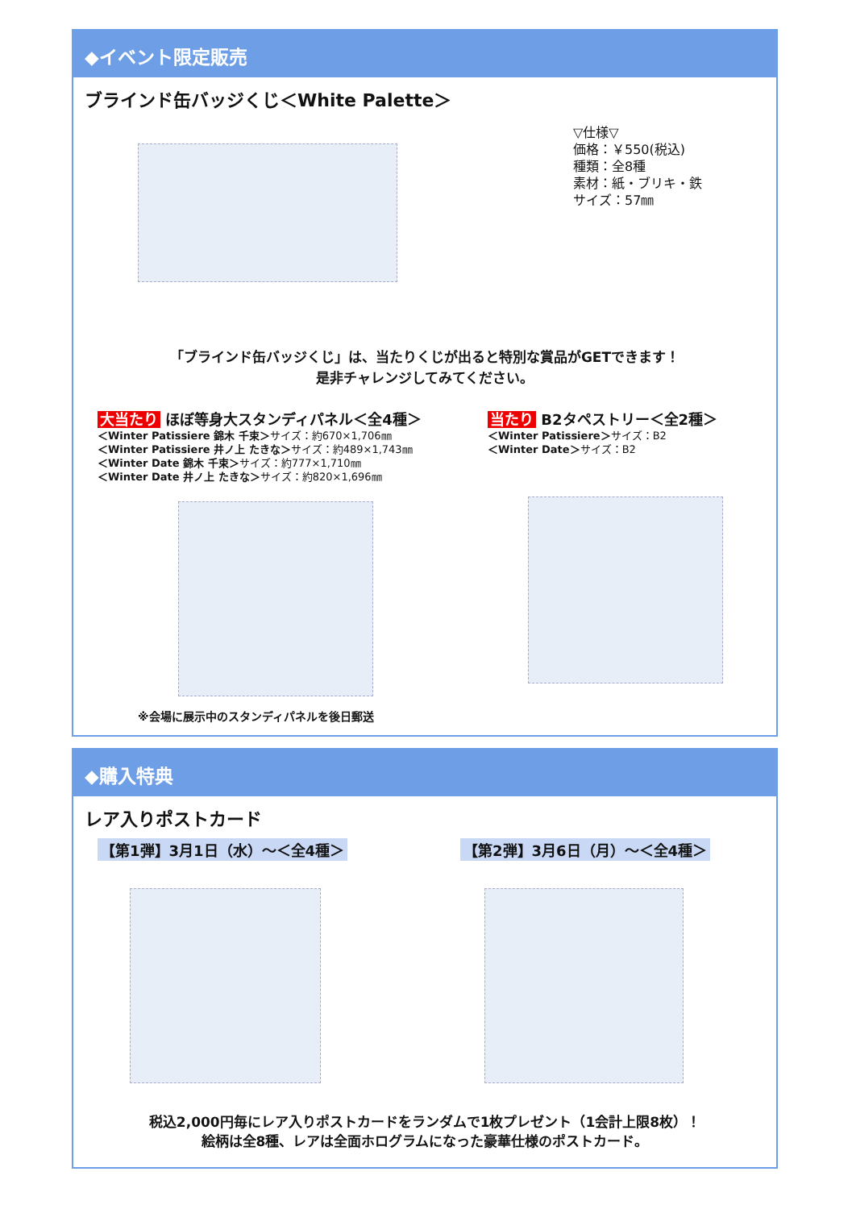◆イベント限定販売
ブラインド缶バッジくじ＜White Palette＞
▽仕様▽
価格：￥550(税込)
種類：全8種
素材：紙・ブリキ・鉄
サイズ：57㎜
「ブラインド缶バッジくじ」は、当たりくじが出ると特別な賞品がGETできます！
是非チャレンジしてみてください。
大当たり ほぼ等身大スタンディパネル＜全4種＞
＜Winter Patissiere 錦木 千束＞サイズ：約670×1,706㎜
＜Winter Patissiere 井ノ上 たきな＞サイズ：約489×1,743㎜
＜Winter Date 錦木 千束＞サイズ：約777×1,710㎜
＜Winter Date 井ノ上 たきな＞サイズ：約820×1,696㎜
※会場に展示中のスタンディパネルを後日郵送
当たり B2タペストリー＜全2種＞
＜Winter Patissiere＞サイズ：B2
＜Winter Date＞サイズ：B2
◆購入特典
レア入りポストカード
【第1弾】3月1日（水）～＜全4種＞ 【第2弾】3月6日（月）～＜全4種＞
税込2,000円毎にレア入りポストカードをランダムで1枚プレゼント（1会計上限8枚）！
絵柄は全8種、レアは全面ホログラムになった豪華仕様のポストカード。